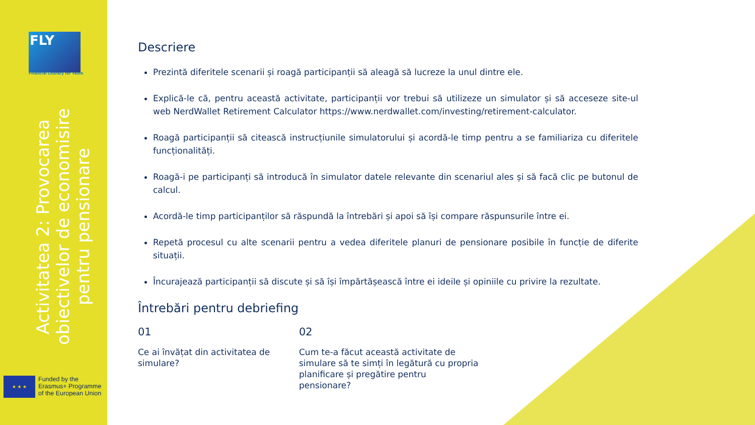FLY
Financial Literacy for Youth
Activitatea 2: Provocarea obiectivelor de economisire pentru pensionare
★ ★ ★
Funded by the
Erasmus+ Programme
of the European Union
Descriere
Prezintă diferitele scenarii și roagă participanții să aleagă să lucreze la unul dintre ele.
Explică-le că, pentru această activitate, participanții vor trebui să utilizeze un simulator și să acceseze site-ul web NerdWallet Retirement Calculator https://www.nerdwallet.com/investing/retirement-calculator.
Roagă participanții să citească instrucțiunile simulatorului și acordă-le timp pentru a se familiariza cu diferitele funcționalități.
Roagă-i pe participanți să introducă în simulator datele relevante din scenariul ales și să facă clic pe butonul de calcul.
Acordă-le timp participanților să răspundă la întrebări și apoi să își compare răspunsurile între ei.
Repetă procesul cu alte scenarii pentru a vedea diferitele planuri de pensionare posibile în funcție de diferite situații.
Încurajează participanții să discute și să își împărtășească între ei ideile și opiniile cu privire la rezultate.
Întrebări pentru debriefing
01
Ce ai învățat din activitatea de simulare?
02
Cum te-a făcut această activitate de simulare să te simți în legătură cu propria planificare și pregătire pentru pensionare?